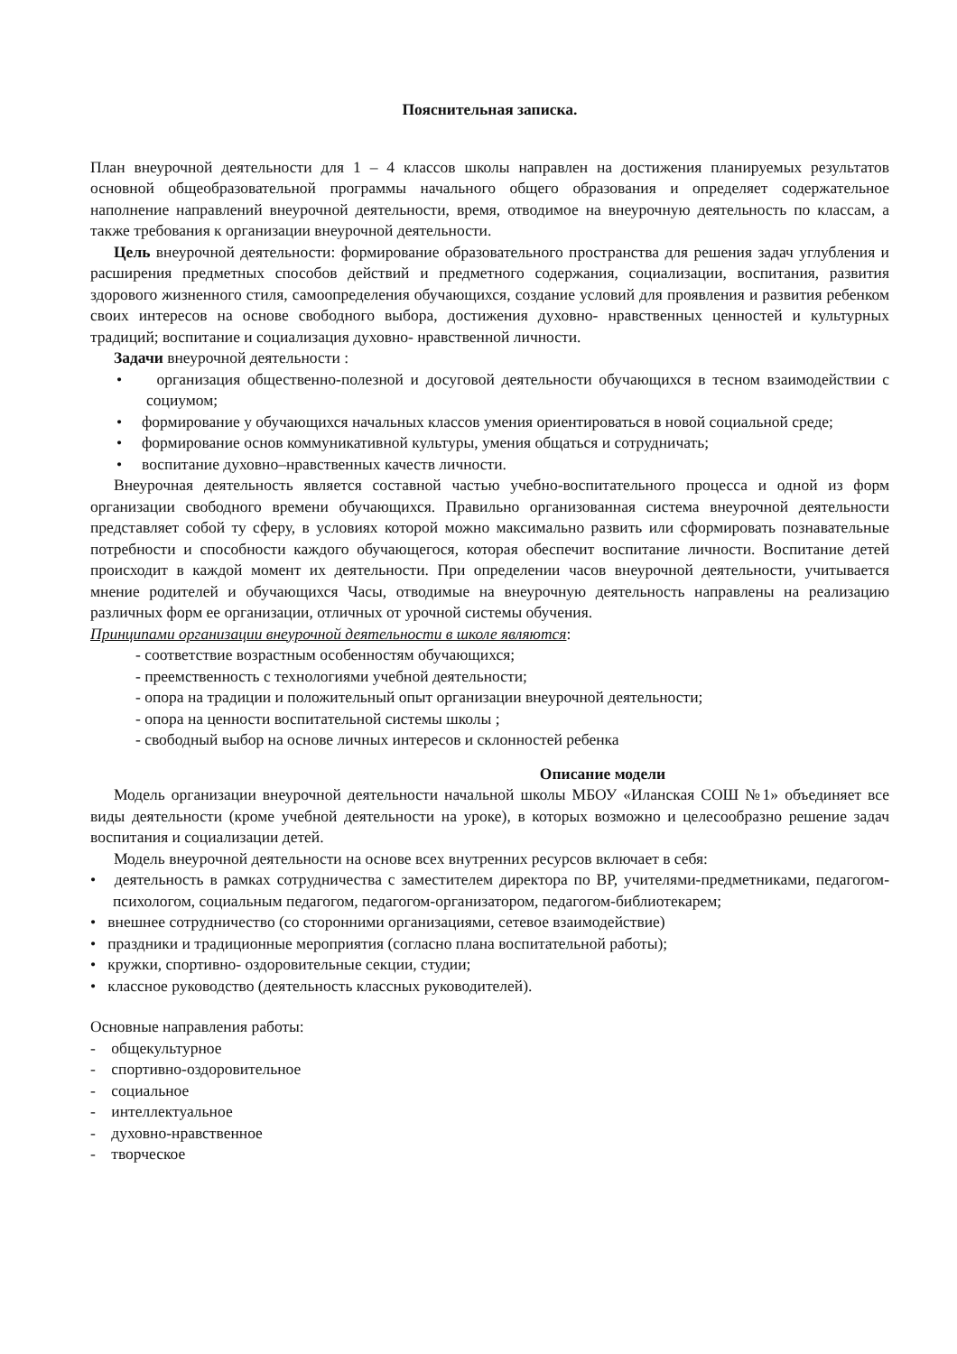Пояснительная записка.
План внеурочной деятельности для 1 – 4 классов школы направлен на достижения планируемых результатов основной общеобразовательной программы начального общего образования и определяет содержательное наполнение направлений внеурочной деятельности, время, отводимое на внеурочную деятельность по классам, а также требования к организации внеурочной деятельности.
Цель внеурочной деятельности: формирование образовательного пространства для решения задач углубления и расширения предметных способов действий и предметного содержания, социализации, воспитания, развития здорового жизненного стиля, самоопределения обучающихся, создание условий для проявления и развития ребенком своих интересов на основе свободного выбора, достижения духовно- нравственных ценностей и культурных традиций; воспитание и социализация духовно- нравственной личности.
Задачи внеурочной деятельности :
• организация общественно-полезной и досуговой деятельности обучающихся в тесном взаимодействии с социумом;
• формирование у обучающихся начальных классов умения ориентироваться в новой социальной среде;
• формирование основ коммуникативной культуры, умения общаться и сотрудничать;
• воспитание духовно–нравственных качеств личности.
Внеурочная деятельность является составной частью учебно-воспитательного процесса и одной из форм организации свободного времени обучающихся. Правильно организованная система внеурочной деятельности представляет собой ту сферу, в условиях которой можно максимально развить или сформировать познавательные потребности и способности каждого обучающегося, которая обеспечит воспитание личности. Воспитание детей происходит в каждой момент их деятельности. При определении часов внеурочной деятельности, учитывается мнение родителей и обучающихся Часы, отводимые на внеурочную деятельность направлены на реализацию различных форм ее организации, отличных от урочной системы обучения.
Принципами организации внеурочной деятельности в школе являются:
- соответствие возрастным особенностям обучающихся;
- преемственность с технологиями учебной деятельности;
- опора на традиции и положительный опыт организации внеурочной деятельности;
- опора на ценности воспитательной системы школы ;
- свободный выбор на основе личных интересов и склонностей ребенка
Описание модели
Модель организации внеурочной деятельности начальной школы МБОУ «Иланская СОШ №1» объединяет все виды деятельности (кроме учебной деятельности на уроке), в которых возможно и целесообразно решение задач воспитания и социализации детей.
Модель внеурочной деятельности на основе всех внутренних ресурсов включает в себя:
• деятельность в рамках сотрудничества с заместителем директора по ВР, учителями-предметниками, педагогом-психологом, социальным педагогом, педагогом-организатором, педагогом-библиотекарем;
• внешнее сотрудничество (со сторонними организациями, сетевое взаимодействие)
• праздники и традиционные мероприятия (согласно плана воспитательной работы);
• кружки, спортивно- оздоровительные секции, студии;
• классное руководство (деятельность классных руководителей).
Основные направления работы:
- общекультурное
- спортивно-оздоровительное
- социальное
- интеллектуальное
- духовно-нравственное
- творческое